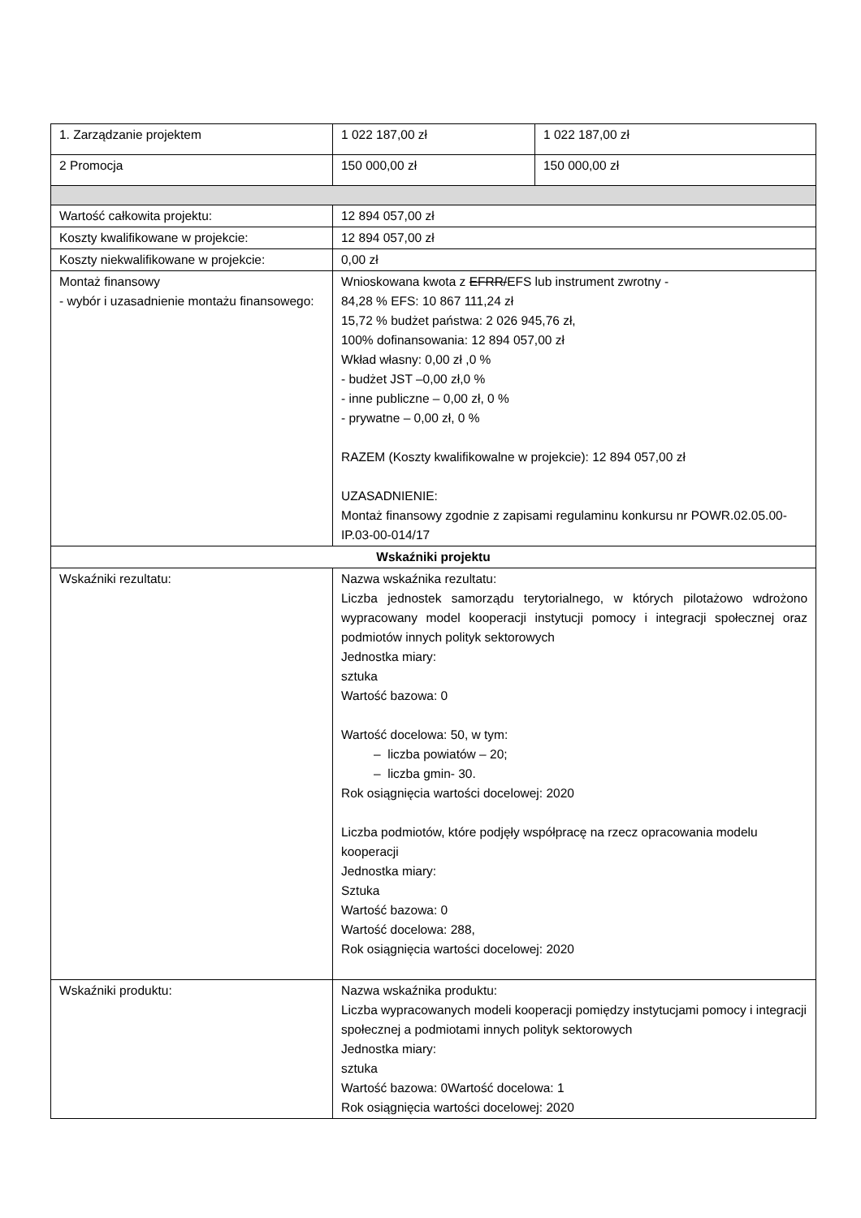| 1. Zarządzanie projektem | 1 022 187,00 zł | 1 022 187,00 zł |
| 2 Promocja | 150 000,00 zł | 150 000,00 zł |
| Wartość całkowita projektu: | 12 894 057,00 zł | |
| Koszty kwalifikowane w projekcie: | 12 894 057,00 zł | |
| Koszty niekwalifikowane w projekcie: | 0,00 zł | |
| Montaż finansowy - wybór i uzasadnienie montażu finansowego: | Wnioskowana kwota z EFRR/ EFS lub instrument zwrotny - 84,28 % EFS: 10 867 111,24 zł 15,72 % budżet państwa: 2 026 945,76 zł, 100% dofinansowania: 12 894 057,00 zł Wkład własny: 0,00 zł ,0 % - budżet JST –0,00 zł,0 % - inne publiczne – 0,00 zł, 0 % - prywatne – 0,00 zł, 0 % RAZEM (Koszty kwalifikowalne w projekcie): 12 894 057,00 zł UZASADNIENIE: Montaż finansowy zgodnie z zapisami regulaminu konkursu nr POWR.02.05.00-IP.03-00-014/17 | |
| Wskaźniki projektu | | |
| Wskaźniki rezultatu: | Nazwa wskaźnika rezultatu: Liczba jednostek samorządu terytorialnego, w których pilotażowo wdrożono wypracowany model kooperacji instytucji pomocy i integracji społecznej oraz podmiotów innych polityk sektorowych Jednostka miary: sztuka Wartość bazowa: 0 Wartość docelowa: 50, w tym: – liczba powiatów – 20; – liczba gmin- 30. Rok osiągnięcia wartości docelowej: 2020 Liczba podmiotów, które podjęły współpracę na rzecz opracowania modelu kooperacji Jednostka miary: Sztuka Wartość bazowa: 0 Wartość docelowa: 288, Rok osiągnięcia wartości docelowej: 2020 | |
| Wskaźniki produktu: | Nazwa wskaźnika produktu: Liczba wypracowanych modeli kooperacji pomiędzy instytucjami pomocy i integracji społecznej a podmiotami innych polityk sektorowych Jednostka miary: sztuka Wartość bazowa: 0Wartość docelowa: 1 Rok osiągnięcia wartości docelowej: 2020 | |